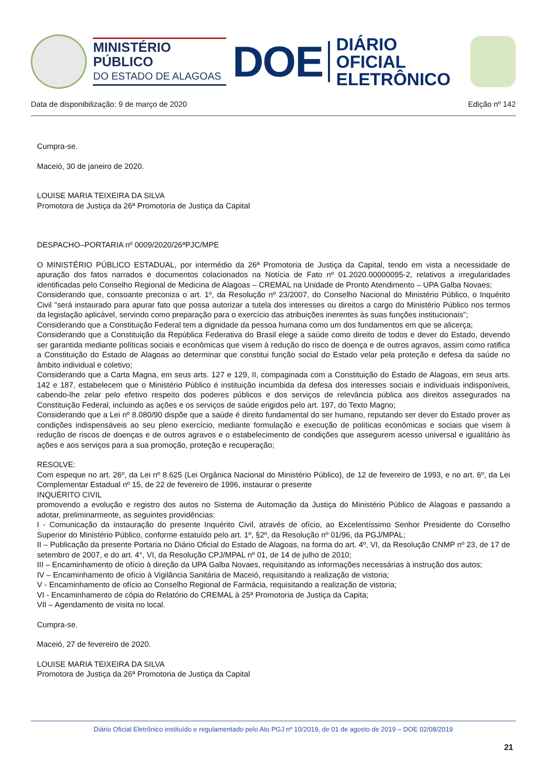MINISTÉRIO PÚBLICO
DO ESTADO DE ALAGOAS
DOE
DIÁRIO OFICIAL
ELETRÔNICO
Data de disponibilização: 9 de março de 2020 Edição nº 142
Cumpra-se.
Maceió, 30 de janeiro de 2020.
LOUISE MARIA TEIXEIRA DA SILVA
Promotora de Justiça da 26ª Promotoria de Justiça da Capital
DESPACHO–PORTARIA nº 0009/2020/26ªPJC/MPE
O MINISTÉRIO PÚBLICO ESTADUAL, por intermédio da 26ª Promotoria de Justiça da Capital, tendo em vista a necessidade de apuração dos fatos narrados e documentos colacionados na Notícia de Fato nº 01.2020.00000095-2, relativos a irregularidades identificadas pelo Conselho Regional de Medicina de Alagoas – CREMAL na Unidade de Pronto Atendimento – UPA Galba Novaes;
Considerando que, consoante preconiza o art. 1º, da Resolução nº 23/2007, do Conselho Nacional do Ministério Público, o Inquérito Civil "será instaurado para apurar fato que possa autorizar a tutela dos interesses ou direitos a cargo do Ministério Público nos termos da legislação aplicável, servindo como preparação para o exercício das atribuições inerentes às suas funções institucionais";
Considerando que a Constituição Federal tem a dignidade da pessoa humana como um dos fundamentos em que se alicerça;
Considerando que a Constituição da República Federativa do Brasil elege a saúde como direito de todos e dever do Estado, devendo ser garantida mediante políticas sociais e econômicas que visem à redução do risco de doença e de outros agravos, assim como ratifica a Constituição do Estado de Alagoas ao determinar que constitui função social do Estado velar pela proteção e defesa da saúde no âmbito individual e coletivo;
Considerando que a Carta Magna, em seus arts. 127 e 129, II, compaginada com a Constituição do Estado de Alagoas, em seus arts. 142 e 187, estabelecem que o Ministério Público é instituição incumbida da defesa dos interesses sociais e individuais indisponíveis, cabendo-lhe zelar pelo efetivo respeito dos poderes públicos e dos serviços de relevância pública aos direitos assegurados na Constituição Federal, incluindo as ações e os serviços de saúde erigidos pelo art. 197, do Texto Magno;
Considerando que a Lei nº 8.080/90 dispõe que a saúde é direito fundamental do ser humano, reputando ser dever do Estado prover as condições indispensáveis ao seu pleno exercício, mediante formulação e execução de políticas econômicas e sociais que visem à redução de riscos de doenças e de outros agravos e o estabelecimento de condições que assegurem acesso universal e igualitário às ações e aos serviços para a sua promoção, proteção e recuperação;
RESOLVE:
Com espeque no art. 26º, da Lei nº 8.625 (Lei Orgânica Nacional do Ministério Público), de 12 de fevereiro de 1993, e no art. 6º, da Lei Complementar Estadual nº 15, de 22 de fevereiro de 1996, instaurar o presente
INQUÉRITO CIVIL
promovendo a evolução e registro dos autos no Sistema de Automação da Justiça do Ministério Público de Alagoas e passando a adotar, preliminarmente, as seguintes providências:
I - Comunicação da instauração do presente Inquérito Civil, através de ofício, ao Excelentíssimo Senhor Presidente do Conselho Superior do Ministério Público, conforme estatuído pelo art. 1º, §2º, da Resolução nº 01/96, da PGJ/MPAL;
II – Publicação da presente Portaria no Diário Oficial do Estado de Alagoas, na forma do art. 4º, VI, da Resolução CNMP nº 23, de 17 de setembro de 2007, e do art. 4°, VI, da Resolução CPJ/MPAL nº 01, de 14 de julho de 2010;
III – Encaminhamento de ofício à direção da UPA Galba Novaes, requisitando as informações necessárias à instrução dos autos;
IV – Encaminhamento de ofício à Vigilância Sanitária de Maceió, requisitando a realização de vistoria;
V - Encaminhamento de ofício ao Conselho Regional de Farmácia, requisitando a realização de vistoria;
VI - Encaminhamento de cópia do Relatório do CREMAL à 25ª Promotoria de Justiça da Capita;
VII – Agendamento de visita no local.
Cumpra-se.
Maceió, 27 de fevereiro de 2020.
LOUISE MARIA TEIXEIRA DA SILVA
Promotora de Justiça da 26ª Promotoria de Justiça da Capital
Diário Oficial Eletrônico instituído e regulamentado pelo Ato PGJ nº 10/2019, de 01 de agosto de 2019 – DOE 02/08/2019
21